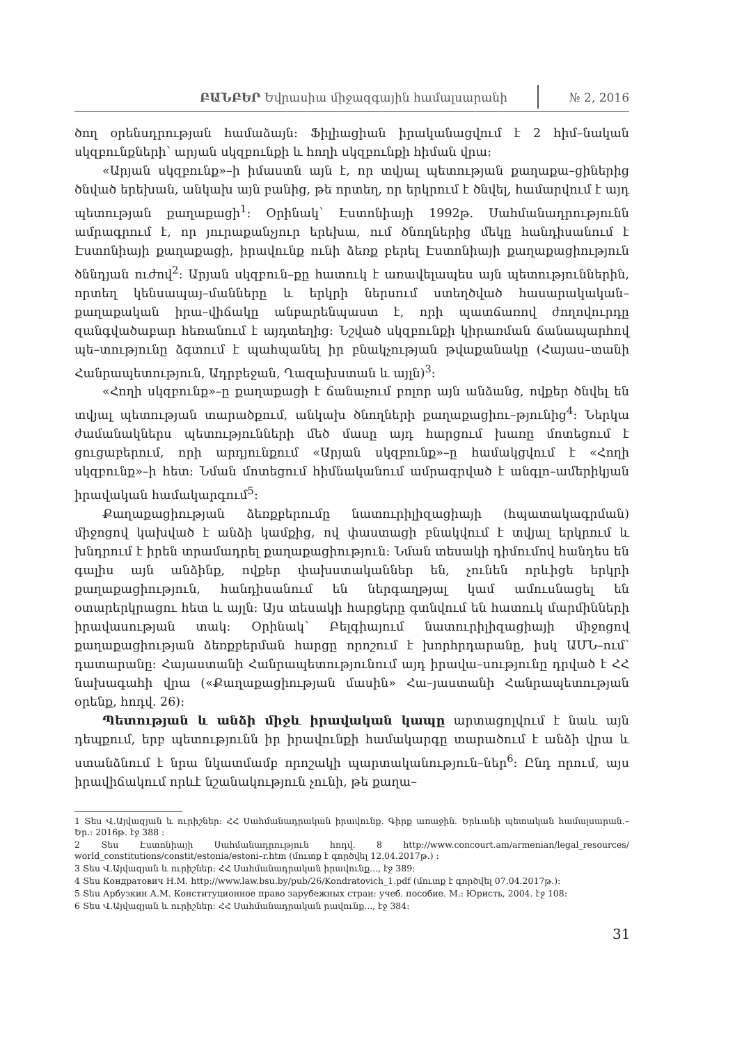ԲԱՆԲԵՐ Եվրասիա միջազգային համալսարանի № 2, 2016
ծող օրենսդրության համաձայն: Ֆիլիացիան իրականացվում է 2 հիմ–նական սկզբունքների՝ արյան սկզբունքի և հողի սկզբունքի հիման վրա:
«Արյան սկզբունք»–ի իմաստն այն է, որ տվյալ պետության քաղաքա–ցիներից ծնված երեխան, անկախ այն բանից, թե որտեղ, որ երկրում է ծնվել, համարվում է այդ պետության քաղաքացի<sup>1</sup>: Օրինակ՝ Էստոնիայի 1992թ. Սահմանադրությունն ամրագրում է, որ յուրաքանչյուր երեխա, ում ծնողներից մեկը հանդիսանում է Էստոնիայի քաղաքացի, իրավունք ունի ձեռք բերել Էստոնիայի քաղաքացիություն ծննդյան ուժով<sup>2</sup>: Արյան սկզբուն–քը հատուկ է առավելապես այն պետություններին, որտեղ կենսապայ–մանները և երկրի ներսում ստեղծված հասարակական–քաղաքական իրա–վիճակը անբարենպաստ է, որի պատճառով ժողովուրդը զանգվածաբար հեռանում է այդտեղից: Նշված սկզբունքի կիրառման ճանապարհով պե–տությունը ձգտում է պահպանել իր բնակչության թվաքանակը (Հայաս–տանի Հանրապետություն, Ադրբեջան, Ղազախստան և այլն)<sup>3</sup>:
«Հողի սկզբունք»–ը քաղաքացի է ճանաչում բոլոր այն անձանց, ովքեր ծնվել են տվյալ պետության տարածքում, անկախ ծնողների քաղաքացիու–թյունից<sup>4</sup>: Ներկա ժամանակներս պետությունների մեծ մասը այդ հարցում խառը մոտեցում է ցուցաբերում, որի արդյունքում «Արյան սկզբունք»–ը համակցվում է «Հողի սկզբունք»–ի հետ: Նման մոտեցում հիմնականում ամրագրված է անգլո–ամերիկյան իրավական համակարգում<sup>5</sup>:
Քաղաքացիության ձեռքբերումը նատուրիլիզացիայի (հպատակագրման) միջոցով կախված է անձի կամքից, ով փաստացի բնակվում է տվյալ երկրում և խնդրում է իրեն տրամադրել քաղաքացիություն: Նման տեսակի դիմումով հանդես են գալիս այն անձինք, ովքեր փախստականներ են, չունեն որևիցե երկրի քաղաքացիություն, հանդիսանում են ներգաղթյալ կամ ամուսնացել են օտարերկրացու հետ և այլն: Այս տեսակի հարցերը գտնվում են հատուկ մարմինների իրավասության տակ: Օրինակ՝ Բելգիայում նատուրիլիզացիայի միջոցով քաղաքացիության ձեռքբերման հարցը որոշում է խորհրդարանը, իսկ ԱՄՆ–ում՝ դատարանը: Հայաստանի Հանրապետությունում այդ իրավա–սությունը դրված է ՀՀ նախագահի վրա («Քաղաքացիության մասին» Հա–յաստանի Հանրապետության օրենք, հոդվ. 26):
Պետության և անձի միջև իրավական կապը արտացոլվում է նաև այն դեպքում, երբ պետությունն իր իրավունքի համակարգը տարածում է անձի վրա և ստանձնում է նրա նկատմամբ որոշակի պարտականություն–ներ<sup>6</sup>: Ընդ որում, այս իրավիճակում որևէ նշանակություն չունի, թե քաղա–
1 Տես Վ.Այվազյան և ուրիշներ: ՀՀ Սահմանադրական իրավունք. Գիրք առաջին. Երևանի պետական համալսարան.– Եր.: 2016թ. էջ 388 :
2 Տես Էստոնիայի Սահմանադրություն հոդվ. 8 http://www.concourt.am/armenian/legal_resources/ world_constitutions/constit/estonia/estoni–r.htm (մուտք է գործվել 12.04.2017թ.) :
3 Տես Վ.Այվազյան և ուրիշներ: ՀՀ Սահմանադրական իրավունք..., էջ 389:
4 Տես Кондратович Н.М. http://www.law.bsu.by/pub/26/Kondratovich_1.pdf (մուտք է գործվել 07.04.2017թ.):
5 Տես Арбузкин А.М. Конституционное право зарубежных стран: учеб. пособие. М.: Юристь, 2004. էջ 108:
6 Տես Վ.Այվազյան և ուրիշներ: ՀՀ Սահմանադրական րավունք..., էջ 384:
31